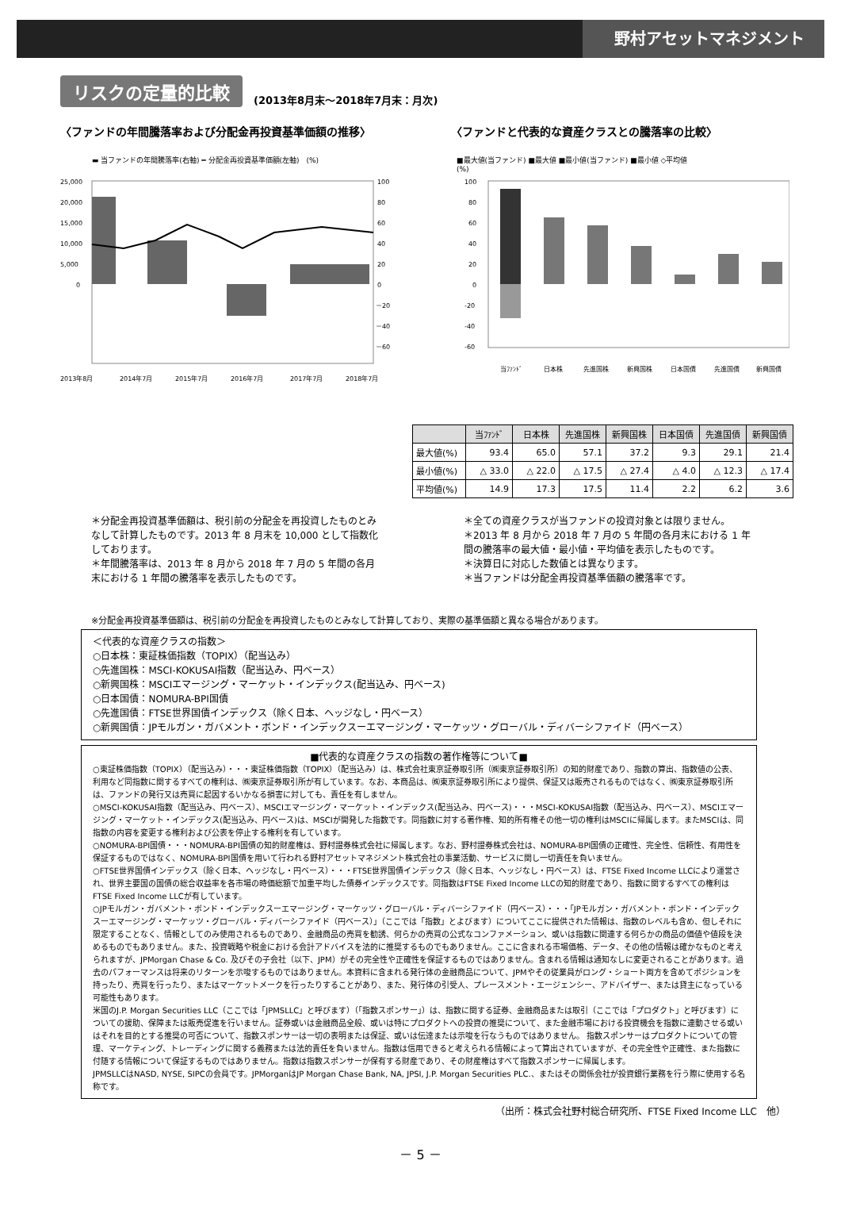野村アセットマネジメント
リスクの定量的比較 (2013年8月末～2018年7月末：月次)
〈ファンドの年間騰落率および分配金再投資基準価額の推移〉 〈ファンドと代表的な資産クラスとの騰落率の比較〉
▬ 当ファンドの年間騰落率(右軸) ━ 分配金再投資基準価額(左軸)　(%)
25,000
20,000
15,000
10,000
5,000
0
100
80
60
40
20
0
－20
－40
－60
2013年8月
2014年7月
2015年7月
2016年7月
2017年7月
2018年7月
■最大値(当ファンド) ■最大値 ■最小値(当ファンド) ■最小値 ◇平均値
(%)
100
80
60
40
20
0
-20
-40
-60
当ﾌｧﾝﾄﾞ
日本株
先進国株
新興国株
日本国債
先進国債
新興国債
| | 当ﾌｧﾝﾄﾞ | 日本株 | 先進国株 | 新興国株 | 日本国債 | 先進国債 | 新興国債 |
| --- | --- | --- | --- | --- | --- | --- | --- |
| 最大値(%) | 93.4 | 65.0 | 57.1 | 37.2 | 9.3 | 29.1 | 21.4 |
| 最小値(%) | △ 33.0 | △ 22.0 | △ 17.5 | △ 27.4 | △ 4.0 | △ 12.3 | △ 17.4 |
| 平均値(%) | 14.9 | 17.3 | 17.5 | 11.4 | 2.2 | 6.2 | 3.6 |
＊分配金再投資基準価額は、税引前の分配金を再投資したものとみなして計算したものです。2013 年 8 月末を 10,000 として指数化しております。
＊年間騰落率は、2013 年 8 月から 2018 年 7 月の 5 年間の各月末における 1 年間の騰落率を表示したものです。
＊全ての資産クラスが当ファンドの投資対象とは限りません。
＊2013 年 8 月から 2018 年 7 月の 5 年間の各月末における 1 年間の騰落率の最大値・最小値・平均値を表示したものです。
＊決算日に対応した数値とは異なります。
＊当ファンドは分配金再投資基準価額の騰落率です。
※分配金再投資基準価額は、税引前の分配金を再投資したものとみなして計算しており、実際の基準価額と異なる場合があります。
＜代表的な資産クラスの指数＞
○日本株：東証株価指数（TOPIX）（配当込み）
○先進国株：MSCI-KOKUSAI指数（配当込み、円ベース）
○新興国株：MSCIエマージング・マーケット・インデックス(配当込み、円ベース)
○日本国債：NOMURA-BPI国債
○先進国債：FTSE世界国債インデックス（除く日本、ヘッジなし・円ベース）
○新興国債：JPモルガン・ガバメント・ボンド・インデックスーエマージング・マーケッツ・グローバル・ディバーシファイド（円ベース）
■代表的な資産クラスの指数の著作権等について■
○東証株価指数（TOPIX）（配当込み）・・・東証株価指数（TOPIX）（配当込み）は、株式会社東京証券取引所（㈱東京証券取引所）の知的財産であり、指数の算出、指数値の公表、利用など同指数に関するすべての権利は、㈱東京証券取引所が有しています。なお、本商品は、㈱東京証券取引所により提供、保証又は販売されるものではなく、㈱東京証券取引所は、ファンドの発行又は売買に起因するいかなる損害に対しても、責任を有しません。
○MSCI-KOKUSAI指数（配当込み、円ベース）、MSCIエマージング・マーケット・インデックス(配当込み、円ベース)・・・MSCI-KOKUSAI指数（配当込み、円ベース）、MSCIエマージング・マーケット・インデックス(配当込み、円ベース)は、MSCIが開発した指数です。同指数に対する著作権、知的所有権その他一切の権利はMSCIに帰属します。またMSCIは、同指数の内容を変更する権利および公表を停止する権利を有しています。
○NOMURA-BPI国債・・・NOMURA-BPI国債の知的財産権は、野村證券株式会社に帰属します。なお、野村證券株式会社は、NOMURA-BPI国債の正確性、完全性、信頼性、有用性を保証するものではなく、NOMURA-BPI国債を用いて行われる野村アセットマネジメント株式会社の事業活動、サービスに関し一切責任を負いません。
○FTSE世界国債インデックス（除く日本、ヘッジなし・円ベース）・・・FTSE世界国債インデックス（除く日本、ヘッジなし・円ベース）は、FTSE Fixed Income LLCにより運営され、世界主要国の国債の総合収益率を各市場の時価総額で加重平均した債券インデックスです。同指数はFTSE Fixed Income LLCの知的財産であり、指数に関するすべての権利はFTSE Fixed Income LLCが有しています。
○JPモルガン・ガバメント・ボンド・インデックスーエマージング・マーケッツ・グローバル・ディバーシファイド（円ベース）・・・「JPモルガン・ガバメント・ボンド・インデックスーエマージング・マーケッツ・グローバル・ディバーシファイド（円ベース）」（ここでは「指数」とよびます）についてここに提供された情報は、指数のレベルも含め、但しそれに限定することなく、情報としてのみ使用されるものであり、金融商品の売買を勧誘、何らかの売買の公式なコンファメーション、或いは指数に関連する何らかの商品の価値や値段を決めるものでもありません。また、投資戦略や税金における会計アドバイスを法的に推奨するものでもありません。ここに含まれる市場価格、データ、その他の情報は確かなものと考えられますが、JPMorgan Chase & Co. 及びその子会社（以下、JPM）がその完全性や正確性を保証するものではありません。含まれる情報は通知なしに変更されることがあります。過去のパフォーマンスは将来のリターンを示唆するものではありません。本資料に含まれる発行体の金融商品について、JPMやその従業員がロング・ショート両方を含めてポジションを持ったり、売買を行ったり、またはマーケットメークを行ったりすることがあり、また、発行体の引受人、プレースメント・エージェンシー、アドバイザー、または貸主になっている可能性もあります。
米国のJ.P. Morgan Securities LLC（ここでは「JPMSLLC」と呼びます）（「指数スポンサー」）は、指数に関する証券、金融商品または取引（ここでは「プロダクト」と呼びます）についての援助、保障または販売促進を行いません。証券或いは金融商品全般、或いは特にプロダクトへの投資の推奨について、また金融市場における投資機会を指数に連動させる或いはそれを目的とする推奨の可否について、指数スポンサーは一切の表明または保証、或いは伝達または示唆を行なうものではありません。 指数スポンサーはプロダクトについての管理、マーケティング、トレーディングに関する義務または法的責任を負いません。指数は信用できると考えられる情報によって算出されていますが、その完全性や正確性、また指数に付随する情報について保証するものではありません。指数は指数スポンサーが保有する財産であり、その財産権はすべて指数スポンサーに帰属します。
JPMSLLCはNASD, NYSE, SIPCの会員です。JPMorganはJP Morgan Chase Bank, NA, JPSI, J.P. Morgan Securities PLC.、またはその関係会社が投資銀行業務を行う際に使用する名称です。
（出所：株式会社野村総合研究所、FTSE Fixed Income LLC　他）
－ 5 －